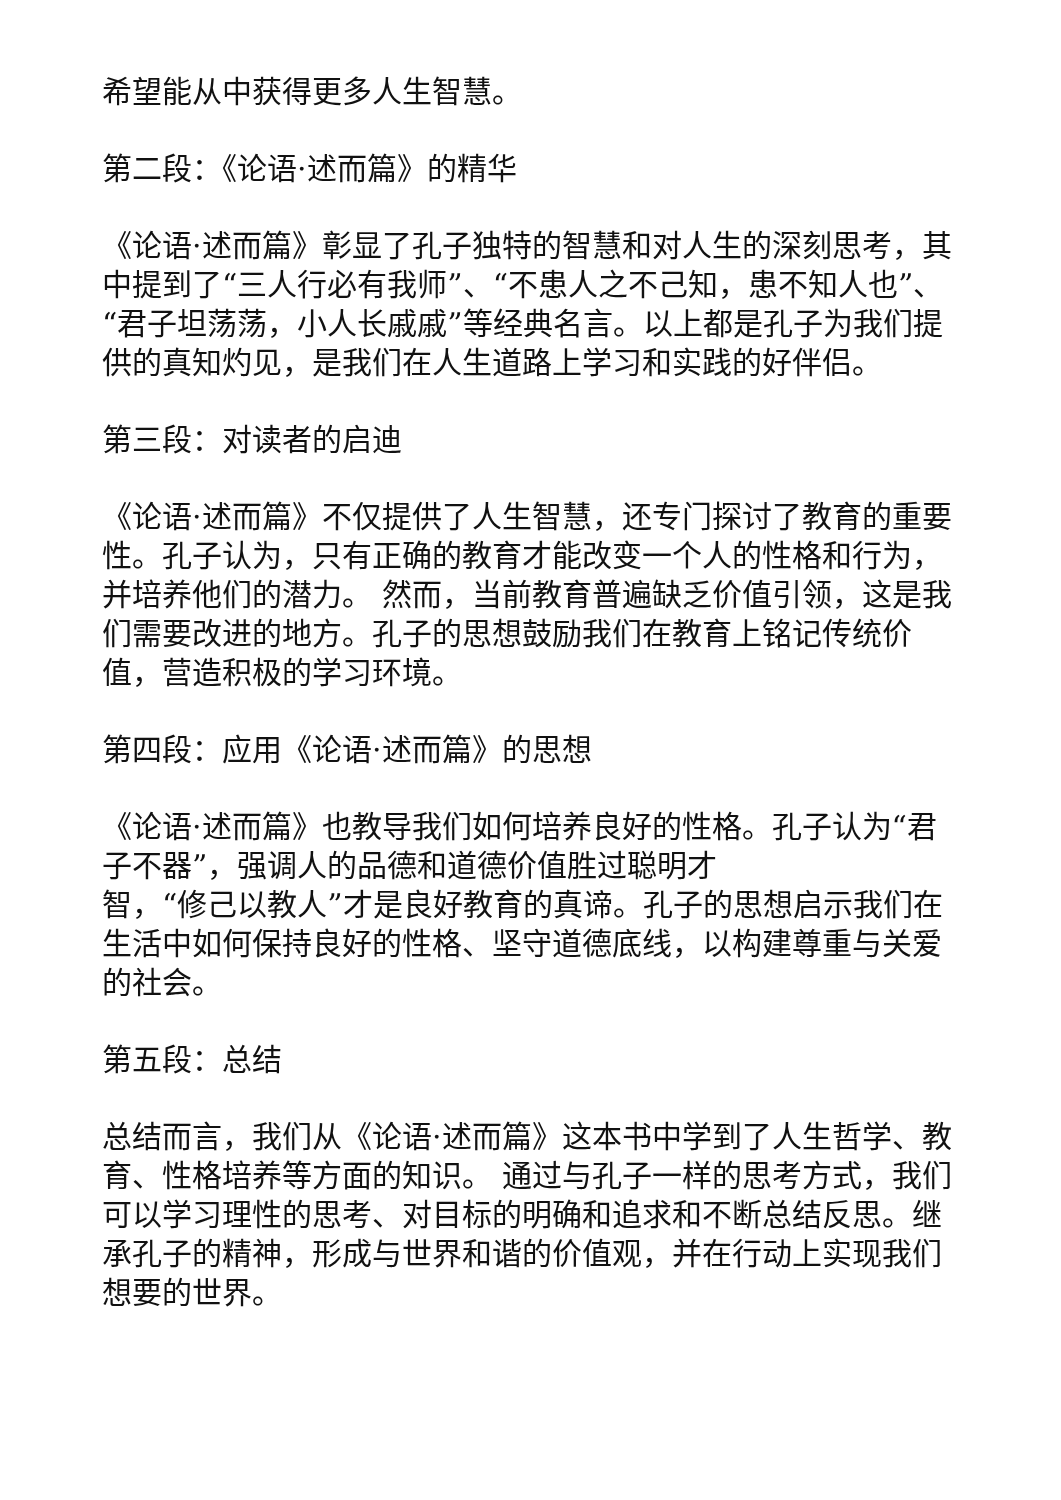希望能从中获得更多人生智慧。
第二段：《论语·述而篇》的精华
《论语·述而篇》彰显了孔子独特的智慧和对人生的深刻思考，其中提到了“三人行必有我师”、“不患人之不己知，患不知人也”、“君子坦荡荡，小人长戚戚”等经典名言。以上都是孔子为我们提供的真知灼见，是我们在人生道路上学习和实践的好伴侣。
第三段：对读者的启迪
《论语·述而篇》不仅提供了人生智慧，还专门探讨了教育的重要性。孔子认为，只有正确的教育才能改变一个人的性格和行为，并培养他们的潜力。 然而，当前教育普遍缺乏价值引领，这是我们需要改进的地方。孔子的思想鼓励我们在教育上铭记传统价值，营造积极的学习环境。
第四段：应用《论语·述而篇》的思想
《论语·述而篇》也教导我们如何培养良好的性格。孔子认为“君子不器”，强调人的品德和道德价值胜过聪明才
智，“修己以教人”才是良好教育的真谛。孔子的思想启示我们在生活中如何保持良好的性格、坚守道德底线，以构建尊重与关爱的社会。
第五段：总结
总结而言，我们从《论语·述而篇》这本书中学到了人生哲学、教育、性格培养等方面的知识。 通过与孔子一样的思考方式，我们可以学习理性的思考、对目标的明确和追求和不断总结反思。继承孔子的精神，形成与世界和谐的价值观，并在行动上实现我们想要的世界。